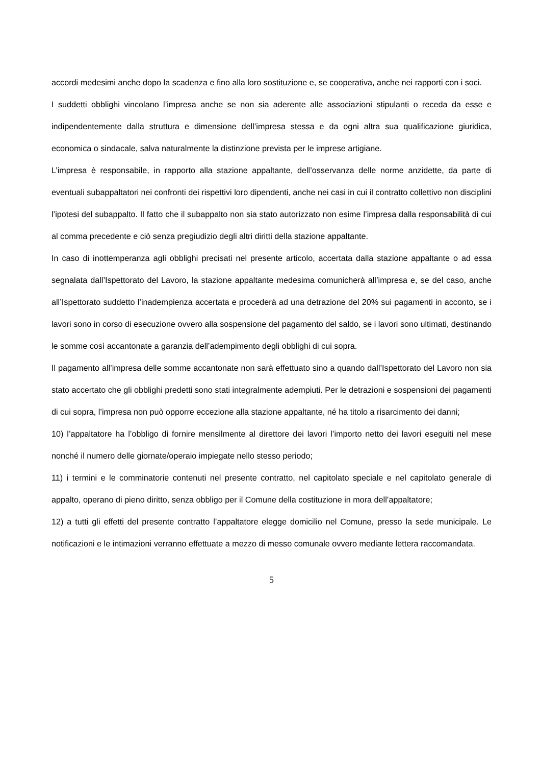accordi medesimi anche dopo la scadenza e fino alla loro sostituzione e, se cooperativa, anche nei rapporti con i soci.
I suddetti obblighi vincolano l’impresa anche se non sia aderente alle associazioni stipulanti o receda da esse e indipendentemente dalla struttura e dimensione dell’impresa stessa e da ogni altra sua qualificazione giuridica, economica o sindacale, salva naturalmente la distinzione prevista per le imprese artigiane.
L’impresa è responsabile, in rapporto alla stazione appaltante, dell’osservanza delle norme anzidette, da parte di eventuali subappaltatori nei confronti dei rispettivi loro dipendenti, anche nei casi in cui il contratto collettivo non disciplini l’ipotesi del subappalto. Il fatto che il subappalto non sia stato autorizzato non esime l’impresa dalla responsabilità di cui al comma precedente e ciò senza pregiudizio degli altri diritti della stazione appaltante.
In caso di inottemperanza agli obblighi precisati nel presente articolo, accertata dalla stazione appaltante o ad essa segnalata dall’Ispettorato del Lavoro, la stazione appaltante medesima comunicherà all’impresa e, se del caso, anche all’Ispettorato suddetto l’inadempienza accertata e procederà ad una detrazione del 20% sui pagamenti in acconto, se i lavori sono in corso di esecuzione ovvero alla sospensione del pagamento del saldo, se i lavori sono ultimati, destinando le somme così accantonate a garanzia dell’adempimento degli obblighi di cui sopra.
Il pagamento all’impresa delle somme accantonate non sarà effettuato sino a quando dall’Ispettorato del Lavoro non sia stato accertato che gli obblighi predetti sono stati integralmente adempiuti. Per le detrazioni e sospensioni dei pagamenti di cui sopra, l’impresa non può opporre eccezione alla stazione appaltante, né ha titolo a risarcimento dei danni;
10) l’appaltatore ha l’obbligo di fornire mensilmente al direttore dei lavori l’importo netto dei lavori eseguiti nel mese nonché il numero delle giornate/operaio impiegate nello stesso periodo;
11) i termini e le comminatorie contenuti nel presente contratto, nel capitolato speciale e nel capitolato generale di appalto, operano di pieno diritto, senza obbligo per il Comune della costituzione in mora dell’appaltatore;
12) a tutti gli effetti del presente contratto l’appaltatore elegge domicilio nel Comune, presso la sede municipale. Le notificazioni e le intimazioni verranno effettuate a mezzo di messo comunale ovvero mediante lettera raccomandata.
5